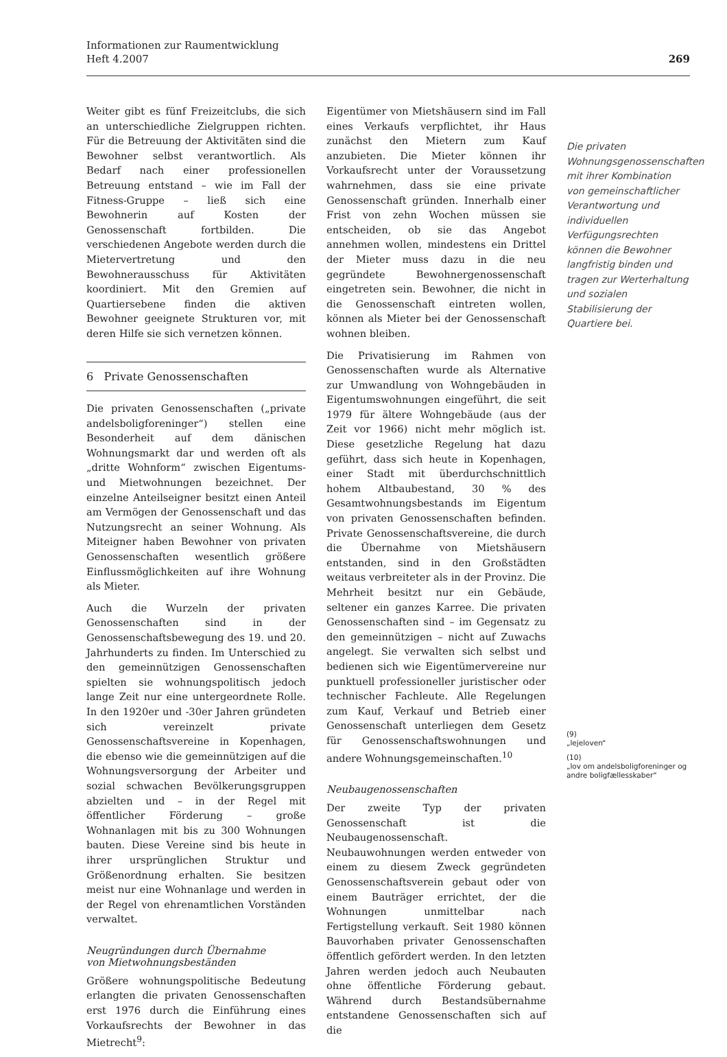Informationen zur Raumentwicklung
Heft 4.2007
269
Weiter gibt es fünf Freizeitclubs, die sich an unterschiedliche Zielgruppen richten. Für die Betreuung der Aktivitäten sind die Bewohner selbst verantwortlich. Als Bedarf nach einer professionellen Betreuung entstand – wie im Fall der Fitness-Gruppe – ließ sich eine Bewohnerin auf Kosten der Genossenschaft fortbilden. Die verschiedenen Angebote werden durch die Mietervertretung und den Bewohnerausschuss für Aktivitäten koordiniert. Mit den Gremien auf Quartiersebene finden die aktiven Bewohner geeignete Strukturen vor, mit deren Hilfe sie sich vernetzen können.
6 Private Genossenschaften
Die privaten Genossenschaften („private andelsboligforeninger“) stellen eine Besonderheit auf dem dänischen Wohnungsmarkt dar und werden oft als „dritte Wohnform“ zwischen Eigentums- und Mietwohnungen bezeichnet. Der einzelne Anteilseigner besitzt einen Anteil am Vermögen der Genossenschaft und das Nutzungsrecht an seiner Wohnung. Als Miteigner haben Bewohner von privaten Genossenschaften wesentlich größere Einflussmöglichkeiten auf ihre Wohnung als Mieter.
Auch die Wurzeln der privaten Genossenschaften sind in der Genossenschaftsbewegung des 19. und 20. Jahrhunderts zu finden. Im Unterschied zu den gemeinnützigen Genossenschaften spielten sie wohnungspolitisch jedoch lange Zeit nur eine untergeordnete Rolle. In den 1920er und -30er Jahren gründeten sich vereinzelt private Genossenschaftsvereine in Kopenhagen, die ebenso wie die gemeinnützigen auf die Wohnungsversorgung der Arbeiter und sozial schwachen Bevölkerungsgruppen abzielten und – in der Regel mit öffentlicher Förderung – große Wohnanlagen mit bis zu 300 Wohnungen bauten. Diese Vereine sind bis heute in ihrer ursprünglichen Struktur und Größenordnung erhalten. Sie besitzen meist nur eine Wohnanlage und werden in der Regel von ehrenamtlichen Vorständen verwaltet.
Neugründungen durch Übernahme
von Mietwohnungsbeständen
Größere wohnungspolitische Bedeutung erlangten die privaten Genossenschaften erst 1976 durch die Einführung eines Vorkaufsrechts der Bewohner in das Mietrecht<sup>9</sup>:
Eigentümer von Mietshäusern sind im Fall eines Verkaufs verpflichtet, ihr Haus zunächst den Mietern zum Kauf anzubieten. Die Mieter können ihr Vorkaufsrecht unter der Voraussetzung wahrnehmen, dass sie eine private Genossenschaft gründen. Innerhalb einer Frist von zehn Wochen müssen sie entscheiden, ob sie das Angebot annehmen wollen, mindestens ein Drittel der Mieter muss dazu in die neu gegründete Bewohnergenossenschaft eingetreten sein. Bewohner, die nicht in die Genossenschaft eintreten wollen, können als Mieter bei der Genossenschaft wohnen bleiben.
Die Privatisierung im Rahmen von Genossenschaften wurde als Alternative zur Umwandlung von Wohngebäuden in Eigentumswohnungen eingeführt, die seit 1979 für ältere Wohngebäude (aus der Zeit vor 1966) nicht mehr möglich ist. Diese gesetzliche Regelung hat dazu geführt, dass sich heute in Kopenhagen, einer Stadt mit überdurchschnittlich hohem Altbaubestand, 30 % des Gesamtwohnungsbestands im Eigentum von privaten Genossenschaften befinden. Private Genossenschaftsvereine, die durch die Übernahme von Mietshäusern entstanden, sind in den Großstädten weitaus verbreiteter als in der Provinz. Die Mehrheit besitzt nur ein Gebäude, seltener ein ganzes Karree. Die privaten Genossenschaften sind – im Gegensatz zu den gemeinnützigen – nicht auf Zuwachs angelegt. Sie verwalten sich selbst und bedienen sich wie Eigentümervereine nur punktuell professioneller juristischer oder technischer Fachleute. Alle Regelungen zum Kauf, Verkauf und Betrieb einer Genossenschaft unterliegen dem Gesetz für Genossenschaftswohnungen und andere Wohnungsgemeinschaften.<sup>10</sup>
Neubaugenossenschaften
Der zweite Typ der privaten Genossenschaft ist die Neubaugenossenschaft. Neubauwohnungen werden entweder von einem zu diesem Zweck gegründeten Genossenschaftsverein gebaut oder von einem Bauträger errichtet, der die Wohnungen unmittelbar nach Fertigstellung verkauft. Seit 1980 können Bauvorhaben privater Genossenschaften öffentlich gefördert werden. In den letzten Jahren werden jedoch auch Neubauten ohne öffentliche Förderung gebaut. Während durch Bestandsübernahme entstandene Genossenschaften sich auf die
Die privaten Wohnungsgenossenschaften mit ihrer Kombination von gemeinschaftlicher Verantwortung und individuellen Verfügungsrechten können die Bewohner langfristig binden und tragen zur Werterhaltung und sozialen Stabilisierung der Quartiere bei.
(9)
„lejeloven“
(10)
„lov om andelsboligforeninger og andre boligfællesskaber“